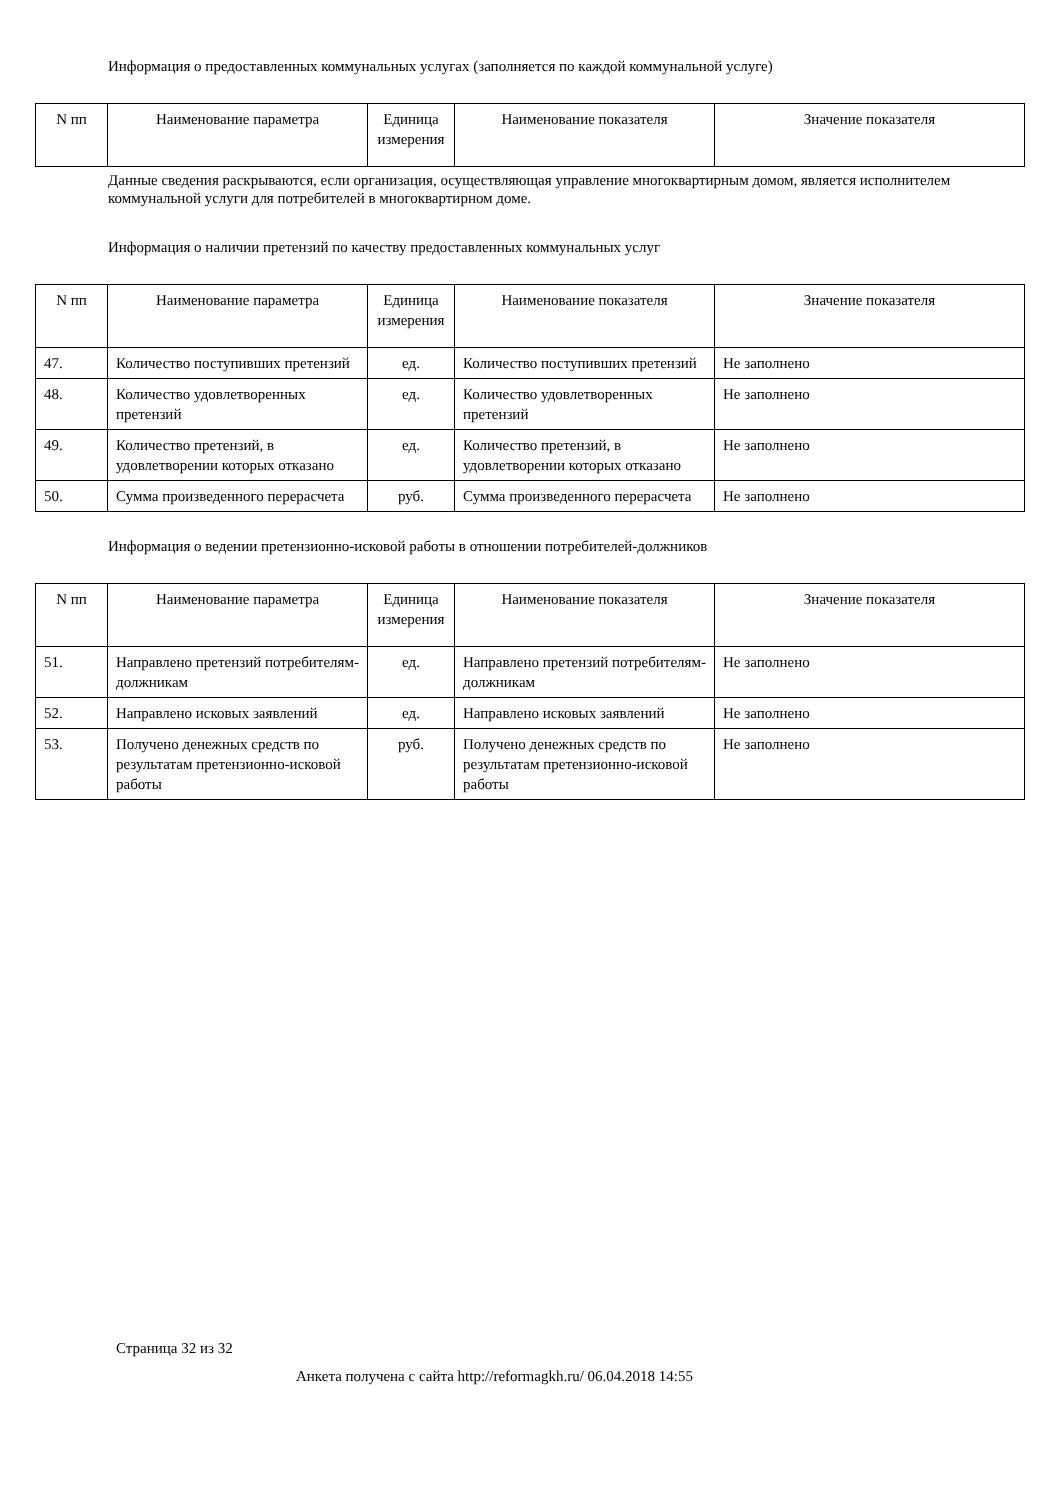Информация о предоставленных коммунальных услугах (заполняется по каждой коммунальной услуге)
| N пп | Наименование параметра | Единица измерения | Наименование показателя | Значение показателя |
| --- | --- | --- | --- | --- |
Данные сведения раскрываются, если организация, осуществляющая управление многоквартирным домом, является исполнителем коммунальной услуги для потребителей в многоквартирном доме.
Информация о наличии претензий по качеству предоставленных коммунальных услуг
| N пп | Наименование параметра | Единица измерения | Наименование показателя | Значение показателя |
| --- | --- | --- | --- | --- |
| 47. | Количество поступивших претензий | ед. | Количество поступивших претензий | Не заполнено |
| 48. | Количество удовлетворенных претензий | ед. | Количество удовлетворенных претензий | Не заполнено |
| 49. | Количество претензий, в удовлетворении которых отказано | ед. | Количество претензий, в удовлетворении которых отказано | Не заполнено |
| 50. | Сумма произведенного перерасчета | руб. | Сумма произведенного перерасчета | Не заполнено |
Информация о ведении претензионно-исковой работы в отношении потребителей-должников
| N пп | Наименование параметра | Единица измерения | Наименование показателя | Значение показателя |
| --- | --- | --- | --- | --- |
| 51. | Направлено претензий потребителям-должникам | ед. | Направлено претензий потребителям-должникам | Не заполнено |
| 52. | Направлено исковых заявлений | ед. | Направлено исковых заявлений | Не заполнено |
| 53. | Получено денежных средств по результатам претензионно-исковой работы | руб. | Получено денежных средств по результатам претензионно-исковой работы | Не заполнено |
Страница 32 из 32
Анкета получена с сайта http://reformagkh.ru/ 06.04.2018 14:55